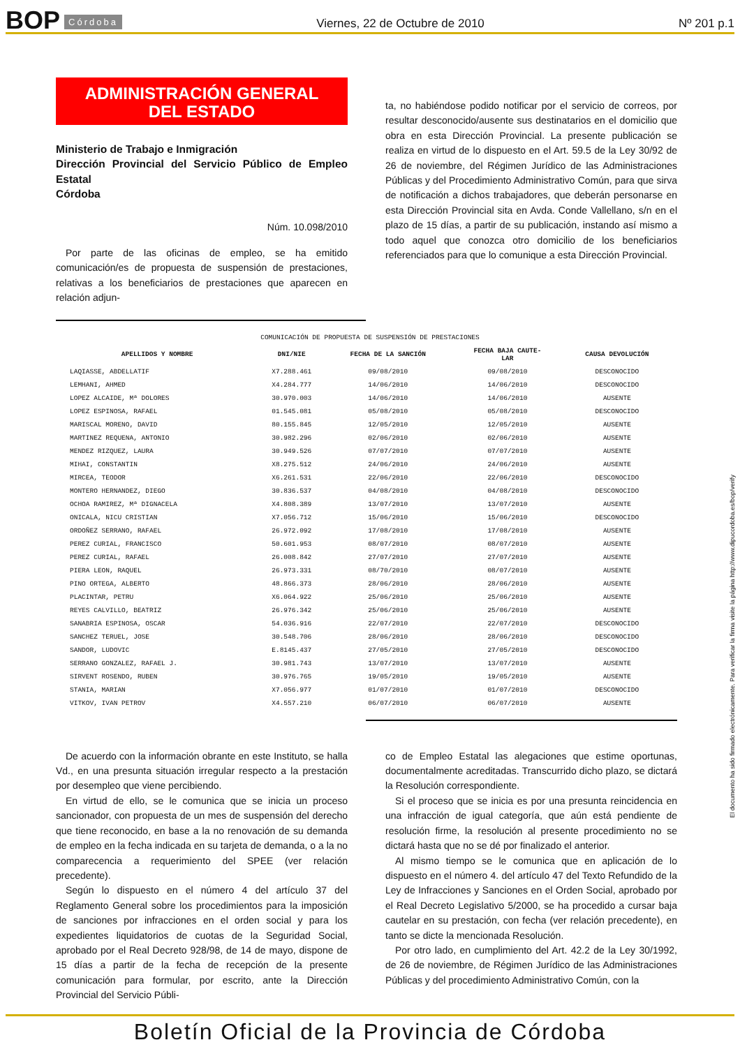BOP Córdoba Viernes, 22 de Octubre de 2010 Nº 201 p.1
ADMINISTRACIÓN GENERAL
DEL ESTADO
Ministerio de Trabajo e Inmigración
Dirección Provincial del Servicio Público de Empleo Estatal
Córdoba
Núm. 10.098/2010
Por parte de las oficinas de empleo, se ha emitido comunicación/es de propuesta de suspensión de prestaciones, relativas a los beneficiarios de prestaciones que aparecen en relación adjun-
ta, no habiéndose podido notificar por el servicio de correos, por resultar desconocido/ausente sus destinatarios en el domicilio que obra en esta Dirección Provincial. La presente publicación se realiza en virtud de lo dispuesto en el Art. 59.5 de la Ley 30/92 de 26 de noviembre, del Régimen Jurídico de las Administraciones Públicas y del Procedimiento Administrativo Común, para que sirva de notificación a dichos trabajadores, que deberán personarse en esta Dirección Provincial sita en Avda. Conde Vallellano, s/n en el plazo de 15 días, a partir de su publicación, instando así mismo a todo aquel que conozca otro domicilio de los beneficiarios referenciados para que lo comunique a esta Dirección Provincial.
COMUNICACIÓN DE PROPUESTA DE SUSPENSIÓN DE PRESTACIONES
| APELLIDOS Y NOMBRE | DNI/NIE | FECHA DE LA SANCIÓN | FECHA BAJA CAUTE- LAR | CAUSA DEVOLUCIÓN |
| --- | --- | --- | --- | --- |
| LAQIASSE, ABDELLATIF | X7.288.461 | 09/08/2010 | 09/08/2010 | DESCONOCIDO |
| LEMHANI, AHMED | X4.284.777 | 14/06/2010 | 14/06/2010 | DESCONOCIDO |
| LOPEZ ALCAIDE, Mª DOLORES | 30.970.003 | 14/06/2010 | 14/06/2010 | AUSENTE |
| LOPEZ ESPINOSA, RAFAEL | 01.545.081 | 05/08/2010 | 05/08/2010 | DESCONOCIDO |
| MARISCAL MORENO, DAVID | 80.155.845 | 12/05/2010 | 12/05/2010 | AUSENTE |
| MARTINEZ REQUENA, ANTONIO | 30.982.296 | 02/06/2010 | 02/06/2010 | AUSENTE |
| MENDEZ RIZQUEZ, LAURA | 30.949.526 | 07/07/2010 | 07/07/2010 | AUSENTE |
| MIHAI, CONSTANTIN | X8.275.512 | 24/06/2010 | 24/06/2010 | AUSENTE |
| MIRCEA, TEODOR | X6.261.531 | 22/06/2010 | 22/06/2010 | DESCONOCIDO |
| MONTERO HERNANDEZ, DIEGO | 30.836.537 | 04/08/2010 | 04/08/2010 | DESCONOCIDO |
| OCHOA RAMIREZ, Mª DIGNACELA | X4.808.389 | 13/07/2010 | 13/07/2010 | AUSENTE |
| ONICALA, NICU CRISTIAN | X7.056.712 | 15/06/2010 | 15/06/2010 | DESCONOCIDO |
| ORDOÑEZ SERRANO, RAFAEL | 26.972.092 | 17/08/2010 | 17/08/2010 | AUSENTE |
| PEREZ CURIAL, FRANCISCO | 50.601.953 | 08/07/2010 | 08/07/2010 | AUSENTE |
| PEREZ CURIAL, RAFAEL | 26.008.842 | 27/07/2010 | 27/07/2010 | AUSENTE |
| PIERA LEON, RAQUEL | 26.973.331 | 08/70/2010 | 08/07/2010 | AUSENTE |
| PINO ORTEGA, ALBERTO | 48.866.373 | 28/06/2010 | 28/06/2010 | AUSENTE |
| PLACINTAR, PETRU | X6.064.922 | 25/06/2010 | 25/06/2010 | AUSENTE |
| REYES CALVILLO, BEATRIZ | 26.976.342 | 25/06/2010 | 25/06/2010 | AUSENTE |
| SANABRIA ESPINOSA, OSCAR | 54.036.916 | 22/07/2010 | 22/07/2010 | DESCONOCIDO |
| SANCHEZ TERUEL, JOSE | 30.548.706 | 28/06/2010 | 28/06/2010 | DESCONOCIDO |
| SANDOR, LUDOVIC | E.8145.437 | 27/05/2010 | 27/05/2010 | DESCONOCIDO |
| SERRANO GONZALEZ, RAFAEL J. | 30.981.743 | 13/07/2010 | 13/07/2010 | AUSENTE |
| SIRVENT ROSENDO, RUBEN | 30.976.765 | 19/05/2010 | 19/05/2010 | AUSENTE |
| STANIA, MARIAN | X7.056.977 | 01/07/2010 | 01/07/2010 | DESCONOCIDO |
| VITKOV, IVAN PETROV | X4.557.210 | 06/07/2010 | 06/07/2010 | AUSENTE |
De acuerdo con la información obrante en este Instituto, se halla Vd., en una presunta situación irregular respecto a la prestación por desempleo que viene percibiendo.
En virtud de ello, se le comunica que se inicia un proceso sancionador, con propuesta de un mes de suspensión del derecho que tiene reconocido, en base a la no renovación de su demanda de empleo en la fecha indicada en su tarjeta de demanda, o a la no comparecencia a requerimiento del SPEE (ver relación precedente).
Según lo dispuesto en el número 4 del artículo 37 del Reglamento General sobre los procedimientos para la imposición de sanciones por infracciones en el orden social y para los expedientes liquidatorios de cuotas de la Seguridad Social, aprobado por el Real Decreto 928/98, de 14 de mayo, dispone de 15 días a partir de la fecha de recepción de la presente comunicación para formular, por escrito, ante la Dirección Provincial del Servicio Públi-
co de Empleo Estatal las alegaciones que estime oportunas, documentalmente acreditadas. Transcurrido dicho plazo, se dictará la Resolución correspondiente.
Si el proceso que se inicia es por una presunta reincidencia en una infracción de igual categoría, que aún está pendiente de resolución firme, la resolución al presente procedimiento no se dictará hasta que no se dé por finalizado el anterior.
Al mismo tiempo se le comunica que en aplicación de lo dispuesto en el número 4. del artículo 47 del Texto Refundido de la Ley de Infracciones y Sanciones en el Orden Social, aprobado por el Real Decreto Legislativo 5/2000, se ha procedido a cursar baja cautelar en su prestación, con fecha (ver relación precedente), en tanto se dicte la mencionada Resolución.
Por otro lado, en cumplimiento del Art. 42.2 de la Ley 30/1992, de 26 de noviembre, de Régimen Jurídico de las Administraciones Públicas y del procedimiento Administrativo Común, con la
El documento ha sido firmado electrónicamente. Para verificar la firma visite la página http://www.dipucordoba.es/bop/verify
Boletín Oficial de la Provincia de Córdoba